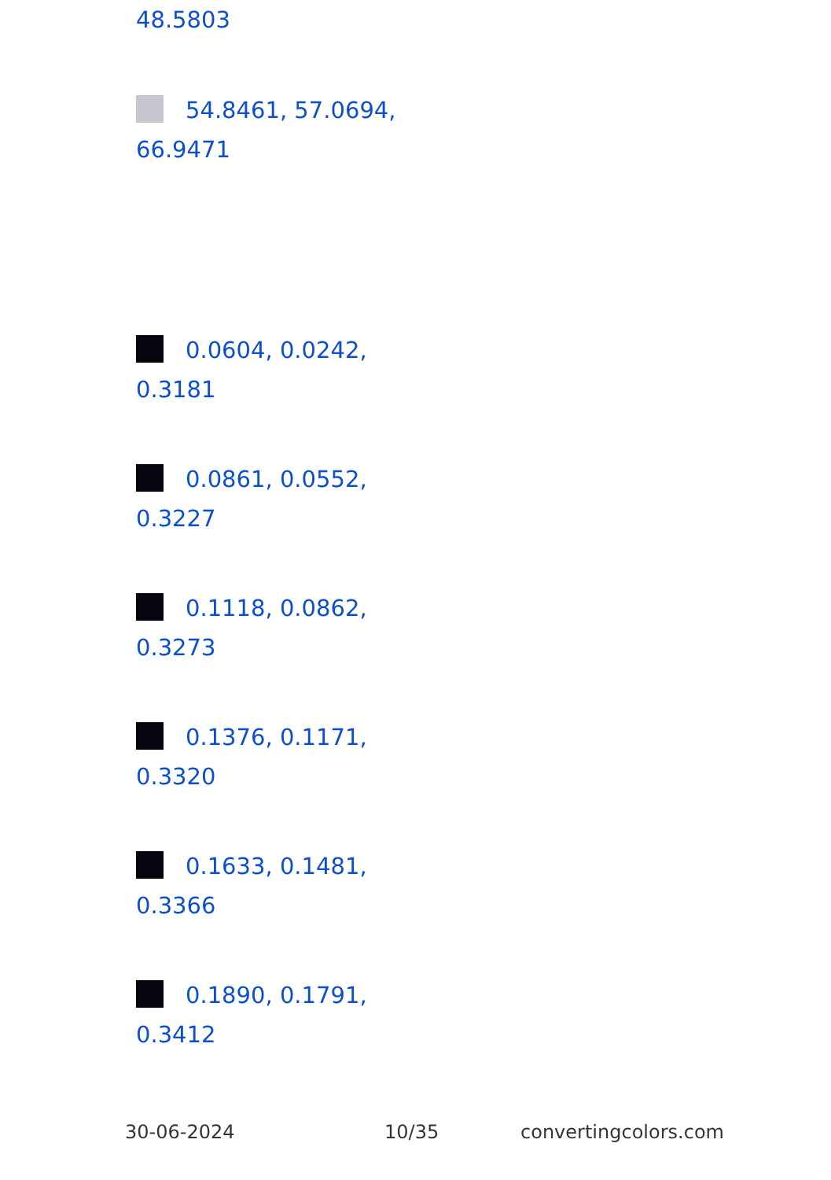48.5803
54.8461, 57.0694, 66.9471
0.0604, 0.0242, 0.3181
0.0861, 0.0552, 0.3227
0.1118, 0.0862, 0.3273
0.1376, 0.1171, 0.3320
0.1633, 0.1481, 0.3366
0.1890, 0.1791, 0.3412
30-06-2024 10/35 convertingcolors.com